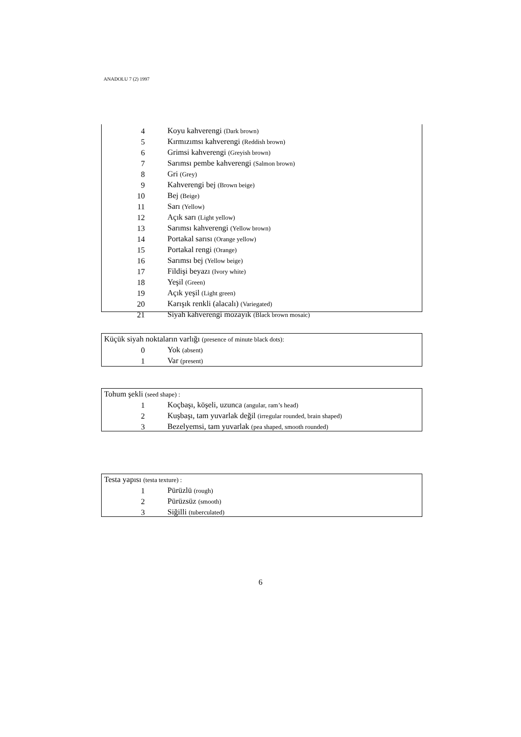ANADOLU 7 (2) 1997
| 4 | Koyu kahverengi (Dark brown) |
| 5 | Kırmızımsı kahverengi (Reddish brown) |
| 6 | Grimsi kahverengi (Greyish brown) |
| 7 | Sarımsı pembe kahverengi (Salmon brown) |
| 8 | Gri (Grey) |
| 9 | Kahverengi bej (Brown beige) |
| 10 | Bej (Beige) |
| 11 | Sarı (Yellow) |
| 12 | Açık sarı (Light yellow) |
| 13 | Sarımsı kahverengi (Yellow brown) |
| 14 | Portakal sarısı (Orange yellow) |
| 15 | Portakal rengi (Orange) |
| 16 | Sarımsı bej (Yellow beige) |
| 17 | Fildişi beyazı (Ivory white) |
| 18 | Yeşil (Green) |
| 19 | Açık yeşil (Light green) |
| 20 | Karışık renkli (alacalı) (Variegated) |
| 21 | Siyah kahverengi mozayık (Black brown mosaic) |
Küçük siyah noktaların varlığı (presence of minute black dots):
| 0 | Yok (absent) |
| 1 | Var (present) |
Tohum şekli (seed shape) :
| 1 | Koçbaşı, köşeli, uzunca (angular, ram’s head) |
| 2 | Kuşbaşı, tam yuvarlak değil (irregular rounded, brain shaped) |
| 3 | Bezelyemsi, tam yuvarlak (pea shaped, smooth rounded) |
Testa yapısı (testa texture) :
| 1 | Pürüzlü (rough) |
| 2 | Pürüzsüz (smooth) |
| 3 | Siğilli (tuberculated) |
6